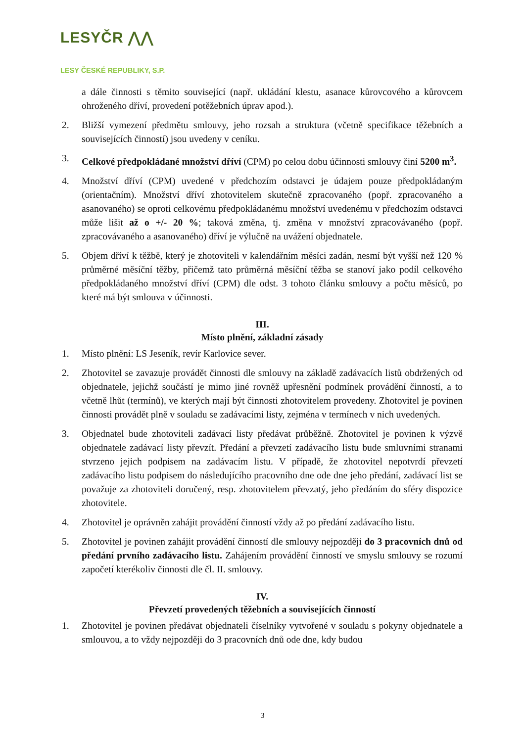LESYČR ⋀⋀
LESY ČESKÉ REPUBLIKY, S.P.
a dále činnosti s těmito související (např. ukládání klestu, asanace kůrovcového a kůrovcem ohroženého dříví, provedení potěžebních úprav apod.).
2. Bližší vymezení předmětu smlouvy, jeho rozsah a struktura (včetně specifikace těžebních a souvisejících činností) jsou uvedeny v ceníku.
3. Celkové předpokládané množství dříví (CPM) po celou dobu účinnosti smlouvy činí 5200 m<sup>3</sup>.
4. Množství dříví (CPM) uvedené v předchozím odstavci je údajem pouze předpokládaným (orientačním). Množství dříví zhotovitelem skutečně zpracovaného (popř. zpracovaného a asanovaného) se oproti celkovému předpokládanému množství uvedenému v předchozím odstavci může lišit až o +/- 20 %; taková změna, tj. změna v množství zpracovávaného (popř. zpracovávaného a asanovaného) dříví je výlučně na uvážení objednatele.
5. Objem dříví k těžbě, který je zhotoviteli v kalendářním měsíci zadán, nesmí být vyšší než 120 % průměrné měsíční těžby, přičemž tato průměrná měsíční těžba se stanoví jako podíl celkového předpokládaného množství dříví (CPM) dle odst. 3 tohoto článku smlouvy a počtu měsíců, po které má být smlouva v účinnosti.
III.
Místo plnění, základní zásady
1. Místo plnění: LS Jeseník, revír Karlovice sever.
2. Zhotovitel se zavazuje provádět činnosti dle smlouvy na základě zadávacích listů obdržených od objednatele, jejichž součástí je mimo jiné rovněž upřesnění podmínek provádění činností, a to včetně lhůt (termínů), ve kterých mají být činnosti zhotovitelem provedeny. Zhotovitel je povinen činnosti provádět plně v souladu se zadávacími listy, zejména v termínech v nich uvedených.
3. Objednatel bude zhotoviteli zadávací listy předávat průběžně. Zhotovitel je povinen k výzvě objednatele zadávací listy převzít. Předání a převzetí zadávacího listu bude smluvními stranami stvrzeno jejich podpisem na zadávacím listu. V případě, že zhotovitel nepotvrdí převzetí zadávacího listu podpisem do následujícího pracovního dne ode dne jeho předání, zadávací list se považuje za zhotoviteli doručený, resp. zhotovitelem převzatý, jeho předáním do sféry dispozice zhotovitele.
4. Zhotovitel je oprávněn zahájit provádění činností vždy až po předání zadávacího listu.
5. Zhotovitel je povinen zahájit provádění činností dle smlouvy nejpozději do 3 pracovních dnů od předání prvního zadávacího listu. Zahájením provádění činností ve smyslu smlouvy se rozumí započetí kterékoliv činnosti dle čl. II. smlouvy.
IV.
Převzetí provedených těžebních a souvisejících činností
1. Zhotovitel je povinen předávat objednateli číselníky vytvořené v souladu s pokyny objednatele a smlouvou, a to vždy nejpozději do 3 pracovních dnů ode dne, kdy budou
3